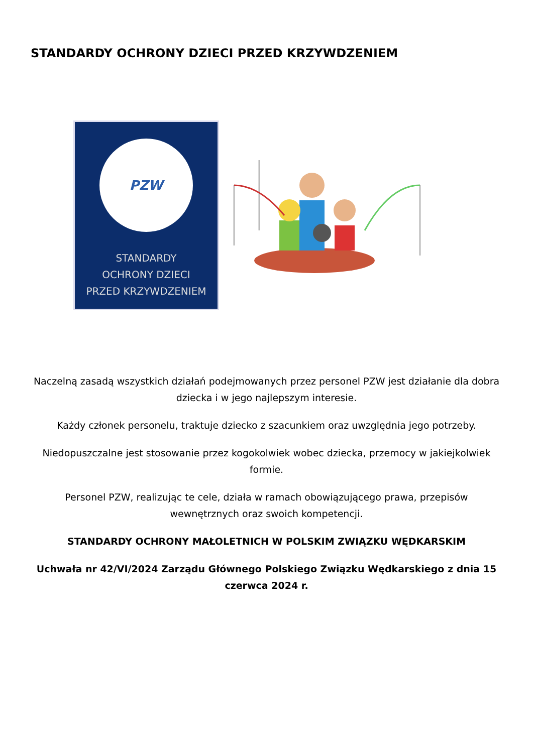STANDARDY OCHRONY DZIECI PRZED KRZYWDZENIEM
PZW
STANDARDY
OCHRONY DZIECI
PRZED KRZYWDZENIEM
Naczelną zasadą wszystkich działań podejmowanych przez personel PZW jest działanie dla dobra dziecka i w jego najlepszym interesie.
Każdy członek personelu, traktuje dziecko z szacunkiem oraz uwzględnia jego potrzeby.
Niedopuszczalne jest stosowanie przez kogokolwiek wobec dziecka, przemocy w jakiejkolwiek formie.
Personel PZW, realizując te cele, działa w ramach obowiązującego prawa, przepisów wewnętrznych oraz swoich kompetencji.
STANDARDY OCHRONY MAŁOLETNICH W POLSKIM ZWIĄZKU WĘDKARSKIM
Uchwała nr 42/VI/2024 Zarządu Głównego Polskiego Związku Wędkarskiego z dnia 15 czerwca 2024 r.